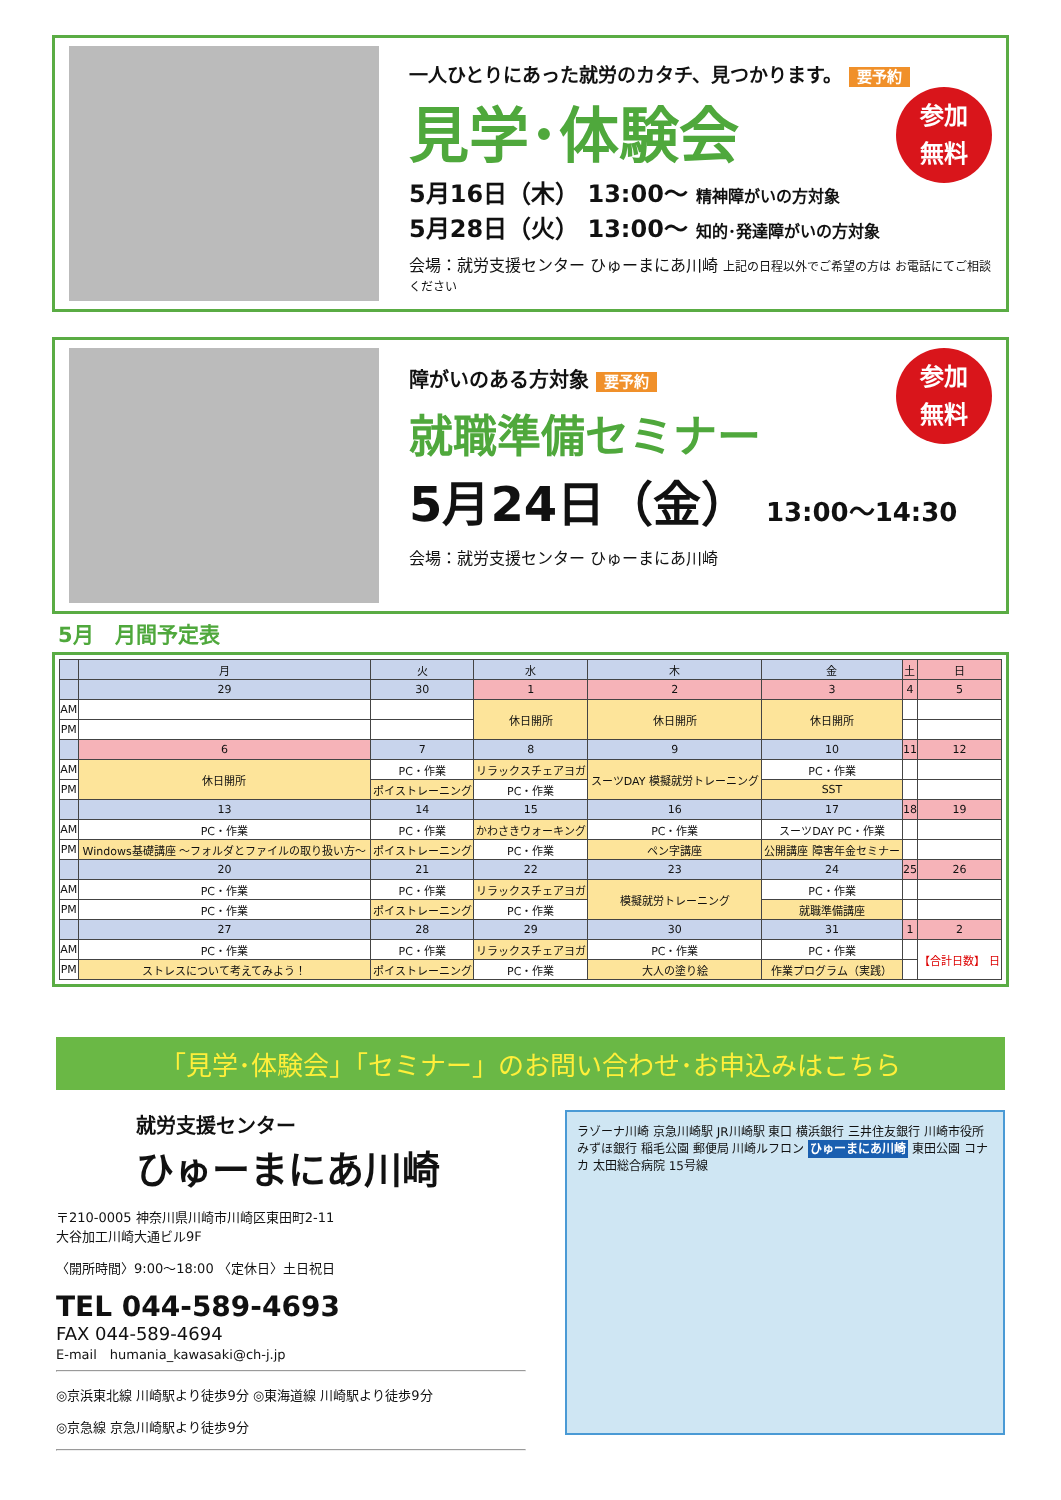一人ひとりにあった就労のカタチ、見つかります。 要予約
参加
無料
見学･体験会
5月16日（木） 13:00～ 精神障がいの方対象
5月28日（火） 13:00～ 知的･発達障がいの方対象
会場：就労支援センター ひゅーまにあ川崎 上記の日程以外でご希望の方は お電話にてご相談ください
参加
無料
障がいのある方対象 要予約
就職準備セミナー
5月24日（金） 13:00～14:30
会場：就労支援センター ひゅーまにあ川崎
5月　月間予定表
| | 月 | 火 | 水 | 木 | 金 | 土 | 日 |
| --- | --- | --- | --- | --- | --- | --- | --- |
| | 29 | 30 | 1 | 2 | 3 | 4 | 5 |
| AM | | | 休日開所 | 休日開所 | 休日開所 | | |
| PM | | | | | | | |
| | 6 | 7 | 8 | 9 | 10 | 11 | 12 |
| AM | 休日開所 | PC・作業 | リラックスチェアヨガ | スーツDAY 模擬就労トレーニング | PC・作業 | | |
| PM | | ポイストレーニング | PC・作業 | | SST | | |
| | 13 | 14 | 15 | 16 | 17 | 18 | 19 |
| AM | PC・作業 | PC・作業 | かわさきウォーキング | PC・作業 | スーツDAY PC・作業 | | |
| PM | Windows基礎講座 ～フォルダとファイルの取り扱い方～ | ポイストレーニング | PC・作業 | ペン字講座 | 公開講座 障害年金セミナー | | |
| | 20 | 21 | 22 | 23 | 24 | 25 | 26 |
| AM | PC・作業 | PC・作業 | リラックスチェアヨガ | 模擬就労トレーニング | PC・作業 | | |
| PM | PC・作業 | ポイストレーニング | PC・作業 | | 就職準備講座 | | |
| | 27 | 28 | 29 | 30 | 31 | 1 | 2 |
| AM | PC・作業 | PC・作業 | リラックスチェアヨガ | PC・作業 | PC・作業 | | 【合計日数】 日 |
| PM | ストレスについて考えてみよう！ | ポイストレーニング | PC・作業 | 大人の塗り絵 | 作業プログラム（実践） | | |
「見学･体験会」「セミナー」のお問い合わせ･お申込みはこちら
就労支援センター
ひゅーまにあ川崎
〒210-0005 神奈川県川崎市川崎区東田町2-11
大谷加工川崎大通ビル9F
〈開所時間〉9:00～18:00 〈定休日〉土日祝日
TEL 044-589-4693
FAX 044-589-4694
E-mail　humania_kawasaki@ch-j.jp
◎京浜東北線 川崎駅より徒歩9分 ◎東海道線 川崎駅より徒歩9分
◎京急線 京急川崎駅より徒歩9分
ラゾーナ川崎 京急川崎駅 JR川崎駅 東口 横浜銀行 三井住友銀行 川崎市役所 みずほ銀行 稲毛公園 郵便局 川崎ルフロン ひゅーまにあ川崎 東田公園 コナカ 太田総合病院 15号線